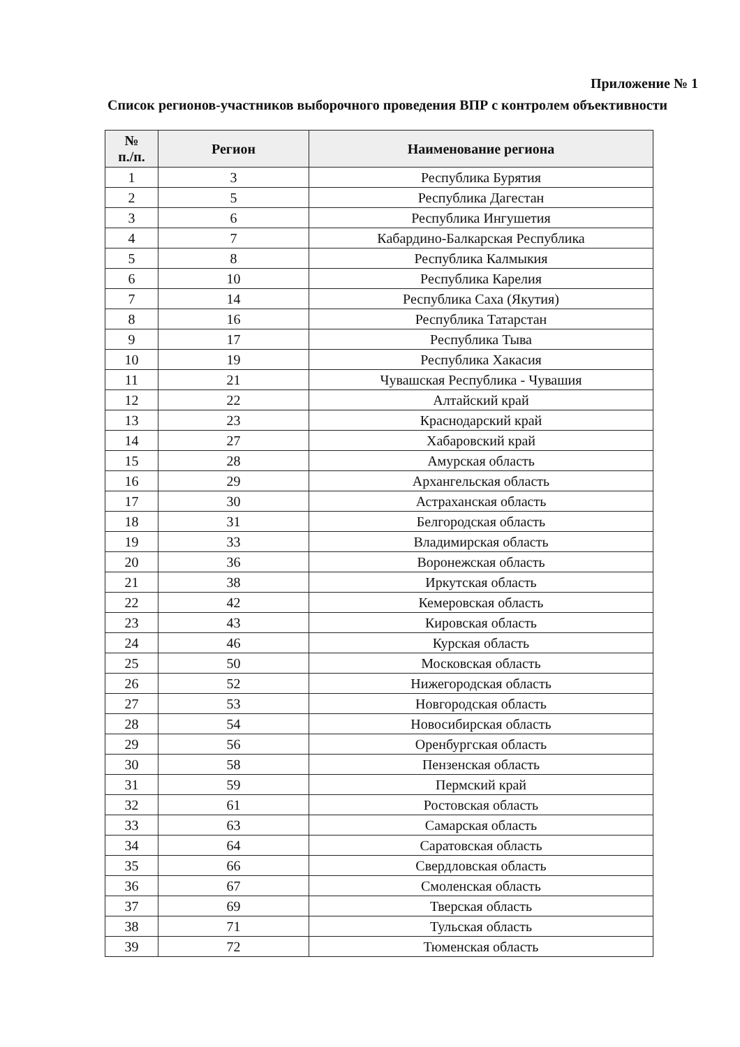Приложение № 1
Список регионов-участников выборочного проведения ВПР с контролем объективности
| № п./п. | Регион | Наименование региона |
| --- | --- | --- |
| 1 | 3 | Республика Бурятия |
| 2 | 5 | Республика Дагестан |
| 3 | 6 | Республика Ингушетия |
| 4 | 7 | Кабардино-Балкарская Республика |
| 5 | 8 | Республика Калмыкия |
| 6 | 10 | Республика Карелия |
| 7 | 14 | Республика Саха (Якутия) |
| 8 | 16 | Республика Татарстан |
| 9 | 17 | Республика Тыва |
| 10 | 19 | Республика Хакасия |
| 11 | 21 | Чувашская Республика - Чувашия |
| 12 | 22 | Алтайский край |
| 13 | 23 | Краснодарский край |
| 14 | 27 | Хабаровский край |
| 15 | 28 | Амурская область |
| 16 | 29 | Архангельская область |
| 17 | 30 | Астраханская область |
| 18 | 31 | Белгородская область |
| 19 | 33 | Владимирская область |
| 20 | 36 | Воронежская область |
| 21 | 38 | Иркутская область |
| 22 | 42 | Кемеровская область |
| 23 | 43 | Кировская область |
| 24 | 46 | Курская область |
| 25 | 50 | Московская область |
| 26 | 52 | Нижегородская область |
| 27 | 53 | Новгородская область |
| 28 | 54 | Новосибирская область |
| 29 | 56 | Оренбургская область |
| 30 | 58 | Пензенская область |
| 31 | 59 | Пермский край |
| 32 | 61 | Ростовская область |
| 33 | 63 | Самарская область |
| 34 | 64 | Саратовская область |
| 35 | 66 | Свердловская область |
| 36 | 67 | Смоленская область |
| 37 | 69 | Тверская область |
| 38 | 71 | Тульская область |
| 39 | 72 | Тюменская область |